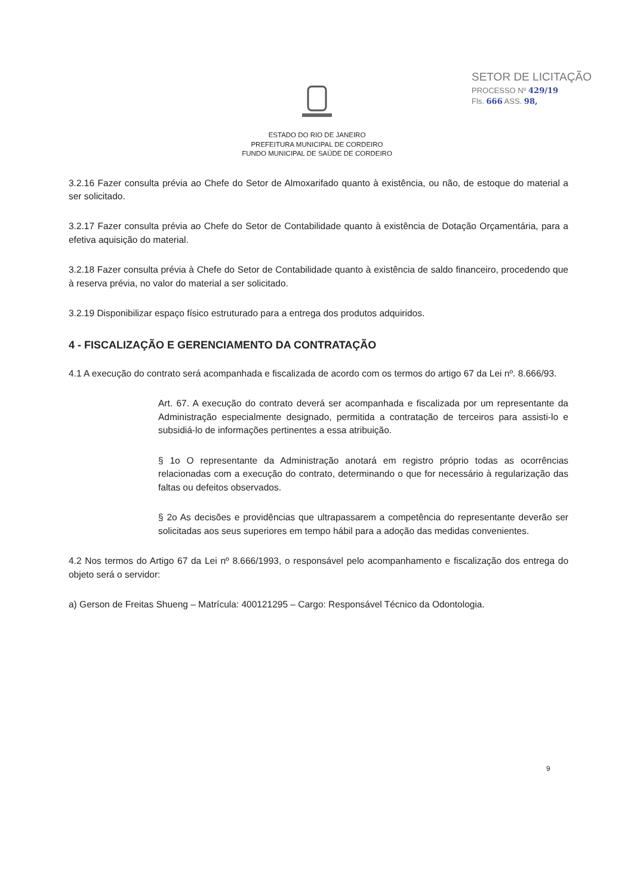SETOR DE LICITAÇÃO
PROCESSO Nº 429/19
Fls. 666 ASS. 98,
ESTADO DO RIO DE JANEIRO
PREFEITURA MUNICIPAL DE CORDEIRO
FUNDO MUNICIPAL DE SAÚDE DE CORDEIRO
3.2.16 Fazer consulta prévia ao Chefe do Setor de Almoxarifado quanto à existência, ou não, de estoque do material a ser solicitado.
3.2.17 Fazer consulta prévia ao Chefe do Setor de Contabilidade quanto à existência de Dotação Orçamentária, para a efetiva aquisição do material.
3.2.18 Fazer consulta prévia à Chefe do Setor de Contabilidade quanto à existência de saldo financeiro, procedendo que à reserva prévia, no valor do material a ser solicitado.
3.2.19 Disponibilizar espaço físico estruturado para a entrega dos produtos adquiridos.
4 - FISCALIZAÇÃO E GERENCIAMENTO DA CONTRATAÇÃO
4.1 A execução do contrato será acompanhada e fiscalizada de acordo com os termos do artigo 67 da Lei nº. 8.666/93.
Art. 67. A execução do contrato deverá ser acompanhada e fiscalizada por um representante da Administração especialmente designado, permitida a contratação de terceiros para assisti-lo e subsidiá-lo de informações pertinentes a essa atribuição.
§ 1o O representante da Administração anotará em registro próprio todas as ocorrências relacionadas com a execução do contrato, determinando o que for necessário à regularização das faltas ou defeitos observados.
§ 2o As decisões e providências que ultrapassarem a competência do representante deverão ser solicitadas aos seus superiores em tempo hábil para a adoção das medidas convenientes.
4.2 Nos termos do Artigo 67 da Lei nº 8.666/1993, o responsável pelo acompanhamento e fiscalização dos entrega do objeto será o servidor:
a) Gerson de Freitas Shueng – Matrícula: 400121295 – Cargo: Responsável Técnico da Odontologia.
9